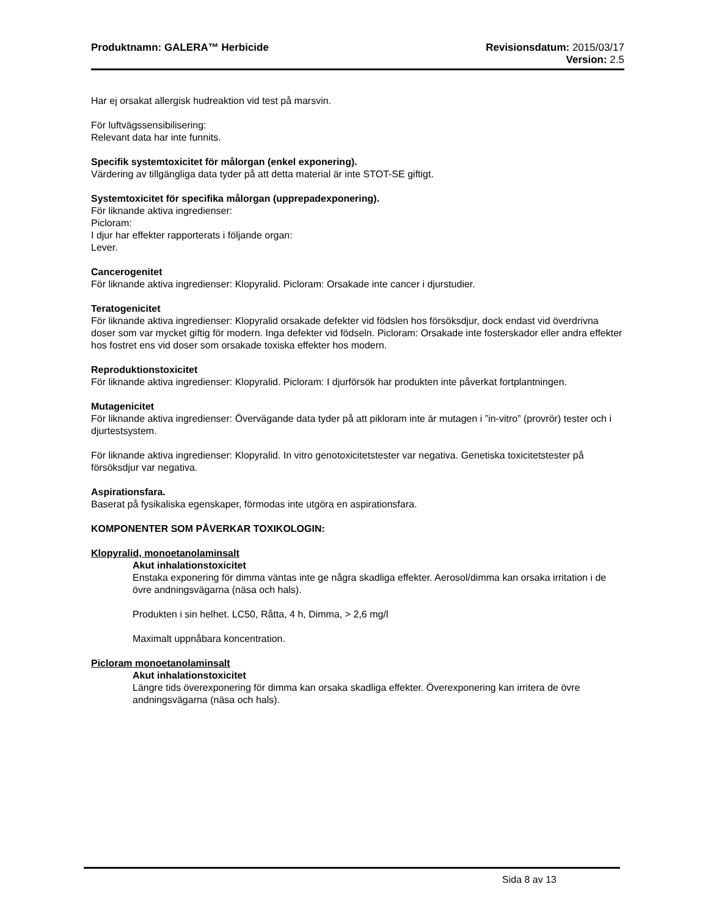Produktnamn: GALERA™ Herbicide Revisionsdatum: 2015/03/17
Version: 2.5
Har ej orsakat allergisk hudreaktion vid test på marsvin.
För luftvägssensibilisering:
Relevant data har inte funnits.
Specifik systemtoxicitet för målorgan (enkel exponering).
Värdering av tillgängliga data tyder på att detta material är inte STOT-SE giftigt.
Systemtoxicitet för specifika målorgan (upprepadexponering).
För liknande aktiva ingredienser:
Picloram:
I djur har effekter rapporterats i följande organ:
Lever.
Cancerogenitet
För liknande aktiva ingredienser: Klopyralid. Picloram: Orsakade inte cancer i djurstudier.
Teratogenicitet
För liknande aktiva ingredienser: Klopyralid orsakade defekter vid födslen hos försöksdjur, dock endast vid överdrivna doser som var mycket giftig för modern. Inga defekter vid födseln. Picloram: Orsakade inte fosterskador eller andra effekter hos fostret ens vid doser som orsakade toxiska effekter hos modern.
Reproduktionstoxicitet
För liknande aktiva ingredienser: Klopyralid. Picloram: I djurförsök har produkten inte påverkat fortplantningen.
Mutagenicitet
För liknande aktiva ingredienser: Övervägande data tyder på att pikloram inte är mutagen i ”in-vitro” (provrör) tester och i djurtestsystem.
För liknande aktiva ingredienser: Klopyralid. In vitro genotoxicitetstester var negativa. Genetiska toxicitetstester på försöksdjur var negativa.
Aspirationsfara.
Baserat på fysikaliska egenskaper, förmodas inte utgöra en aspirationsfara.
KOMPONENTER SOM PÅVERKAR TOXIKOLOGIN:
Klopyralid, monoetanolaminsalt
Akut inhalationstoxicitet
Enstaka exponering för dimma väntas inte ge några skadliga effekter. Aerosol/dimma kan orsaka irritation i de övre andningsvägarna (näsa och hals).
Produkten i sin helhet. LC50, Råtta, 4 h, Dimma, > 2,6 mg/l
Maximalt uppnåbara koncentration.
Picloram monoetanolaminsalt
Akut inhalationstoxicitet
Längre tids överexponering för dimma kan orsaka skadliga effekter. Överexponering kan irritera de övre andningsvägarna (näsa och hals).
Sida 8 av 13